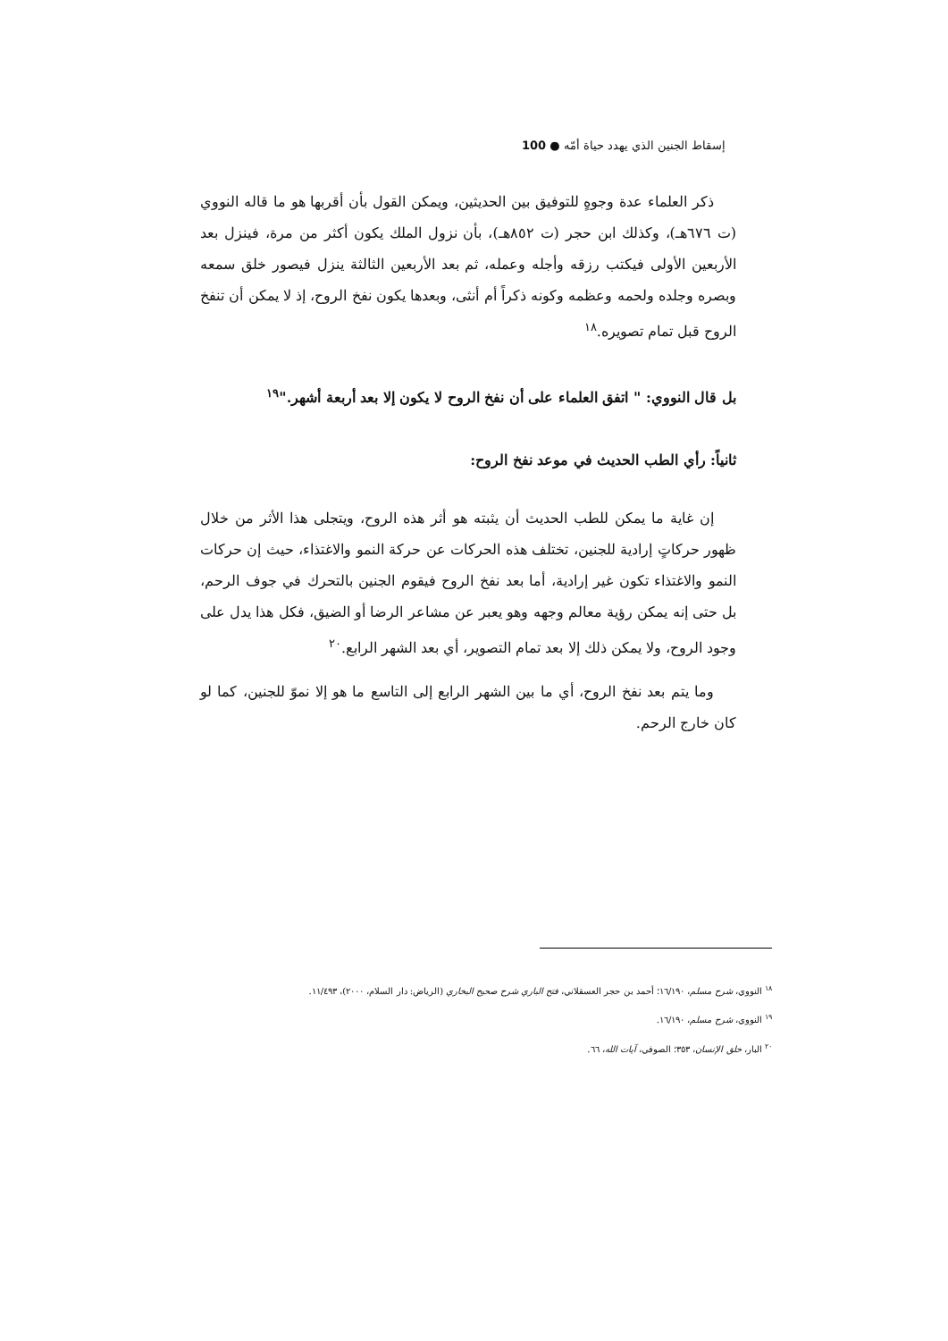إسقاط الجنين الذي يهدد حياة أمّه ● 100
ذكر العلماء عدة وجوهٍ للتوفيق بين الحديثين، ويمكن القول بأن أقربها هو ما قاله النووي (ت ٦٧٦هـ)، وكذلك ابن حجر (ت ٨٥٢هـ)، بأن نزول الملك يكون أكثر من مرة، فينزل بعد الأربعين الأولى فيكتب رزقه وأجله وعمله، ثم بعد الأربعين الثالثة ينزل فيصور خلق سمعه وبصره وجلده ولحمه وعظمه وكونه ذكراً أم أنثى، وبعدها يكون نفخ الروح، إذ لا يمكن أن تنفخ الروح قبل تمام تصويره.<sup>١٨</sup>
بل قال النووي: " اتفق العلماء على أن نفخ الروح لا يكون إلا بعد أربعة أشهر."<sup>١٩</sup>
ثانياً: رأي الطب الحديث في موعد نفخ الروح:
إن غاية ما يمكن للطب الحديث أن يثبته هو أثر هذه الروح، ويتجلى هذا الأثر من خلال ظهور حركاتٍ إرادية للجنين، تختلف هذه الحركات عن حركة النمو والاغتذاء، حيث إن حركات النمو والاغتذاء تكون غير إرادية، أما بعد نفخ الروح فيقوم الجنين بالتحرك في جوف الرحم، بل حتى إنه يمكن رؤية معالم وجهه وهو يعبر عن مشاعر الرضا أو الضيق، فكل هذا يدل على وجود الروح، ولا يمكن ذلك إلا بعد تمام التصوير، أي بعد الشهر الرابع.<sup>٢٠</sup>
وما يتم بعد نفخ الروح، أي ما بين الشهر الرابع إلى التاسع ما هو إلا نموّ للجنين، كما لو كان خارج الرحم.
<sup>١٨</sup> النووي، شرح مسلم، ١٦/١٩٠؛ أحمد بن حجر العسقلاني، فتح الباري شرح صحيح البخاري (الرياض: دار السلام، ٢٠٠٠)، ١١/٤٩٣.
<sup>١٩</sup> النووي، شرح مسلم، ١٦/١٩٠.
<sup>٢٠</sup> البار، خلق الإنسان، ٣٥٣؛ الصوفي، آيات الله، ٦٦.